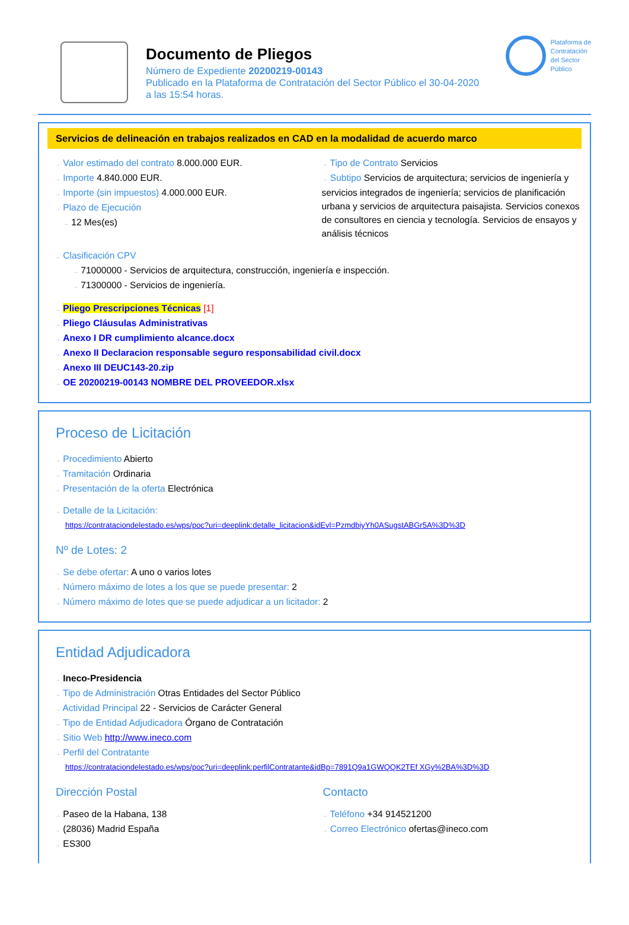Documento de Pliegos
Número de Expediente 20200219-00143
Publicado en la Plataforma de Contratación del Sector Público el 30-04-2020
a las 15:54 horas.
Plataforma de
Contratación
del Sector
Público
Servicios de delineación en trabajos realizados en CAD en la modalidad de acuerdo marco
→ Valor estimado del contrato 8.000.000 EUR.
→ Importe 4.840.000 EUR.
→ Importe (sin impuestos) 4.000.000 EUR.
→ Plazo de Ejecución
→ 12 Mes(es)
→ Tipo de Contrato Servicios
→ Subtipo Servicios de arquitectura; servicios de ingeniería y servicios integrados de ingeniería; servicios de planificación urbana y servicios de arquitectura paisajista. Servicios conexos de consultores en ciencia y tecnología. Servicios de ensayos y análisis técnicos
→ Clasificación CPV
→ 71000000 - Servicios de arquitectura, construcción, ingeniería e inspección.
→ 71300000 - Servicios de ingeniería.
→ Pliego Prescripciones Técnicas [1]
→ Pliego Cláusulas Administrativas
→ Anexo I DR cumplimiento alcance.docx
→ Anexo II Declaracion responsable seguro responsabilidad civil.docx
→ Anexo III DEUC143-20.zip
→ OE 20200219-00143 NOMBRE DEL PROVEEDOR.xlsx
Proceso de Licitación
→ Procedimiento Abierto
→ Tramitación Ordinaria
→ Presentación de la oferta Electrónica
→ Detalle de la Licitación:
https://contrataciondelestado.es/wps/poc?uri=deeplink:detalle_licitacion&idEvl=PzmdbiyYh0ASugstABGr5A%3D%3D
Nº de Lotes: 2
→ Se debe ofertar: A uno o varios lotes
→ Número máximo de lotes a los que se puede presentar: 2
→ Número máximo de lotes que se puede adjudicar a un licitador: 2
Entidad Adjudicadora
→ Ineco-Presidencia
→ Tipo de Administración Otras Entidades del Sector Público
→ Actividad Principal 22 - Servicios de Carácter General
→ Tipo de Entidad Adjudicadora Órgano de Contratación
→ Sitio Web http://www.ineco.com
→ Perfil del Contratante
https://contrataciondelestado.es/wps/poc?uri=deeplink:perfilContratante&idBp=7891Q9a1GWQQK2TEf XGy%2BA%3D%3D
Dirección Postal
→ Paseo de la Habana, 138
→ (28036) Madrid España
→ ES300
Contacto
→ Teléfono +34 914521200
→ Correo Electrónico ofertas@ineco.com